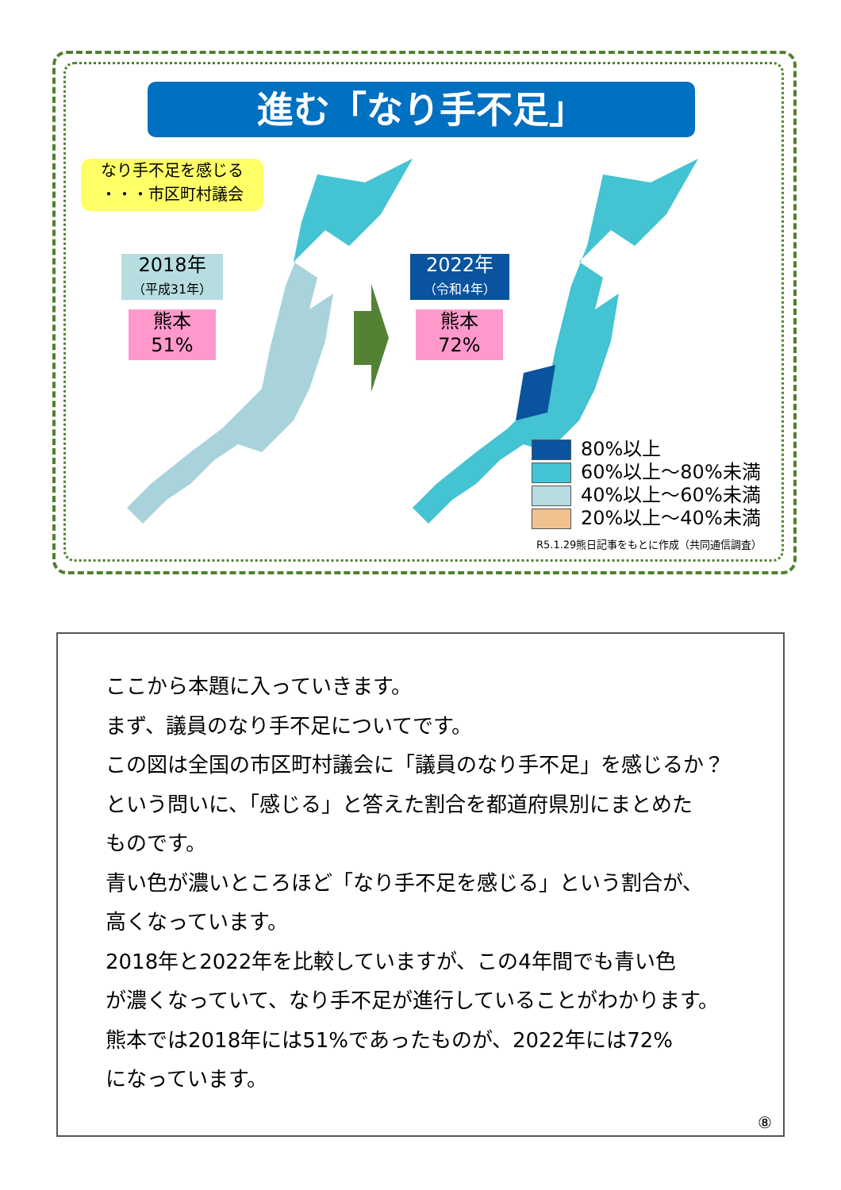進む「なり手不足」
なり手不足を感じる
・・・市区町村議会
2018年
（平成31年）
2022年
（令和4年）
熊本
51%
熊本
72%
80%以上
60%以上～80%未満
40%以上～60%未満
20%以上～40%未満
R5.1.29熊日記事をもとに作成（共同通信調査）
ここから本題に入っていきます。
まず、議員のなり手不足についてです。
この図は全国の市区町村議会に「議員のなり手不足」を感じるか？
という問いに、「感じる」と答えた割合を都道府県別にまとめた
ものです。
青い色が濃いところほど「なり手不足を感じる」という割合が、
高くなっています。
2018年と2022年を比較していますが、この4年間でも青い色
が濃くなっていて、なり手不足が進行していることがわかります。
熊本では2018年には51%であったものが、2022年には72%
になっています。
⑧